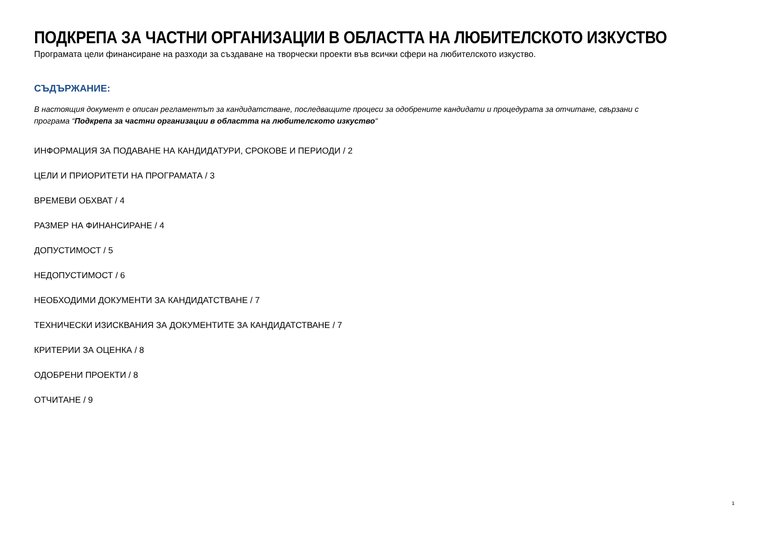ПОДКРЕПА ЗА ЧАСТНИ ОРГАНИЗАЦИИ В ОБЛАСТТА НА ЛЮБИТЕЛСКОТО ИЗКУСТВО
Програмата цели финансиране на разходи за създаване на творчески проекти във всички сфери на любителското изкуство.
СЪДЪРЖАНИЕ:
В настоящия документ е описан регламентът за кандидатстване, последващите процеси за одобрените кандидати и процедурата за отчитане, свързани с програма “Подкрепа за частни организации в областта на любителското изкуство“
ИНФОРМАЦИЯ ЗА ПОДАВАНЕ НА КАНДИДАТУРИ, СРОКОВЕ И ПЕРИОДИ / 2
ЦЕЛИ И ПРИОРИТЕТИ НА ПРОГРАМАТА / 3
ВРЕМЕВИ ОБХВАТ / 4
РАЗМЕР НА ФИНАНСИРАНЕ / 4
ДОПУСТИМОСТ / 5
НЕДОПУСТИМОСТ / 6
НЕОБХОДИМИ ДОКУМЕНТИ ЗА КАНДИДАТСТВАНЕ / 7
ТЕХНИЧЕСКИ ИЗИСКВАНИЯ ЗА ДОКУМЕНТИТЕ ЗА КАНДИДАТСТВАНЕ / 7
КРИТЕРИИ ЗА ОЦЕНКА / 8
ОДОБРЕНИ ПРОЕКТИ / 8
ОТЧИТАНЕ / 9
1